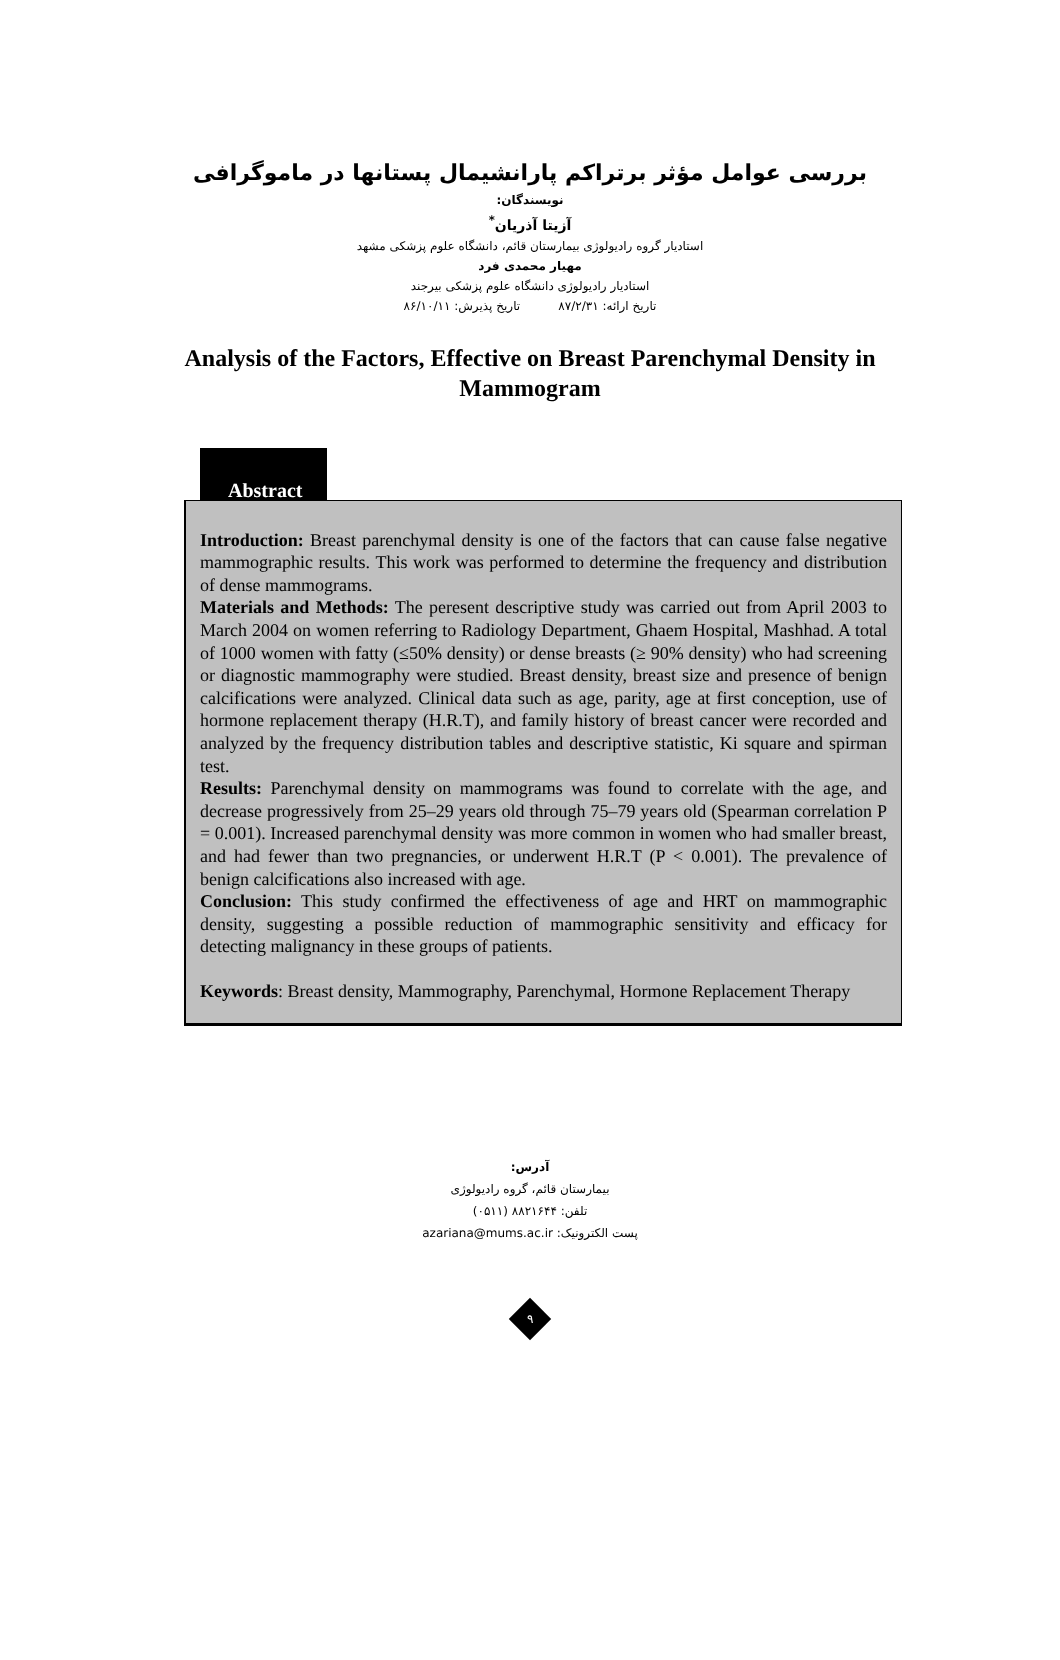بررسی عوامل مؤثر برتراکم پارانشیمال پستانها در ماموگرافی
نویسندگان:
آزیتا آذریان<sup>*</sup>
استادیار گروه رادیولوژی بیمارستان قائم، دانشگاه علوم پزشکی مشهد
مهیار محمدی فرد
استادیار رادیولوژی دانشگاه علوم پزشکی بیرجند
تاریخ ارائه: ۸۷/۲/۳۱ تاریخ پذیرش: ۸۶/۱۰/۱۱
Analysis of the Factors, Effective on Breast Parenchymal Density in Mammogram
Abstract
Introduction: Breast parenchymal density is one of the factors that can cause false negative mammographic results. This work was performed to determine the frequency and distribution of dense mammograms.
Materials and Methods: The peresent descriptive study was carried out from April 2003 to March 2004 on women referring to Radiology Department, Ghaem Hospital, Mashhad. A total of 1000 women with fatty (≤50% density) or dense breasts (≥ 90% density) who had screening or diagnostic mammography were studied. Breast density, breast size and presence of benign calcifications were analyzed. Clinical data such as age, parity, age at first conception, use of hormone replacement therapy (H.R.T), and family history of breast cancer were recorded and analyzed by the frequency distribution tables and descriptive statistic, Ki square and spirman test.
Results: Parenchymal density on mammograms was found to correlate with the age, and decrease progressively from 25–29 years old through 75–79 years old (Spearman correlation P = 0.001). Increased parenchymal density was more common in women who had smaller breast, and had fewer than two pregnancies, or underwent H.R.T (P < 0.001). The prevalence of benign calcifications also increased with age.
Conclusion: This study confirmed the effectiveness of age and HRT on mammographic density, suggesting a possible reduction of mammographic sensitivity and efficacy for detecting malignancy in these groups of patients.
Keywords: Breast density, Mammography, Parenchymal, Hormone Replacement Therapy
آدرس:
بیمارستان قائم، گروه رادیولوژی
تلفن: ۸۸۲۱۶۴۴ (۰۵۱۱)
پست الکترونیک: azariana@mums.ac.ir
۹